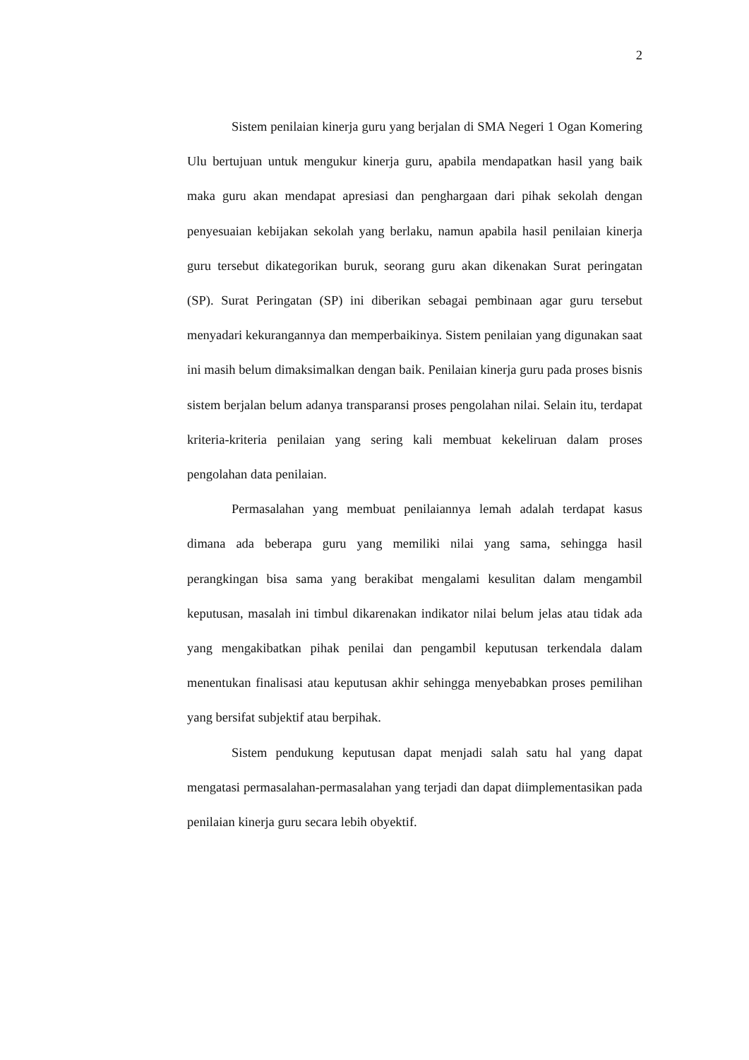2
Sistem penilaian kinerja guru yang berjalan di SMA Negeri 1 Ogan Komering Ulu bertujuan untuk mengukur kinerja guru, apabila mendapatkan hasil yang baik maka guru akan mendapat apresiasi dan penghargaan dari pihak sekolah dengan penyesuaian kebijakan sekolah yang berlaku, namun apabila hasil penilaian kinerja guru tersebut dikategorikan buruk, seorang guru akan dikenakan Surat peringatan (SP). Surat Peringatan (SP) ini diberikan sebagai pembinaan agar guru tersebut menyadari kekurangannya dan memperbaikinya. Sistem penilaian yang digunakan saat ini masih belum dimaksimalkan dengan baik. Penilaian kinerja guru pada proses bisnis sistem berjalan belum adanya transparansi proses pengolahan nilai. Selain itu, terdapat kriteria-kriteria penilaian yang sering kali membuat kekeliruan dalam proses pengolahan data penilaian.
Permasalahan yang membuat penilaiannya lemah adalah terdapat kasus dimana ada beberapa guru yang memiliki nilai yang sama, sehingga hasil perangkingan bisa sama yang berakibat mengalami kesulitan dalam mengambil keputusan, masalah ini timbul dikarenakan indikator nilai belum jelas atau tidak ada yang mengakibatkan pihak penilai dan pengambil keputusan terkendala dalam menentukan finalisasi atau keputusan akhir sehingga menyebabkan proses pemilihan yang bersifat subjektif atau berpihak.
Sistem pendukung keputusan dapat menjadi salah satu hal yang dapat mengatasi permasalahan-permasalahan yang terjadi dan dapat diimplementasikan pada penilaian kinerja guru secara lebih obyektif.